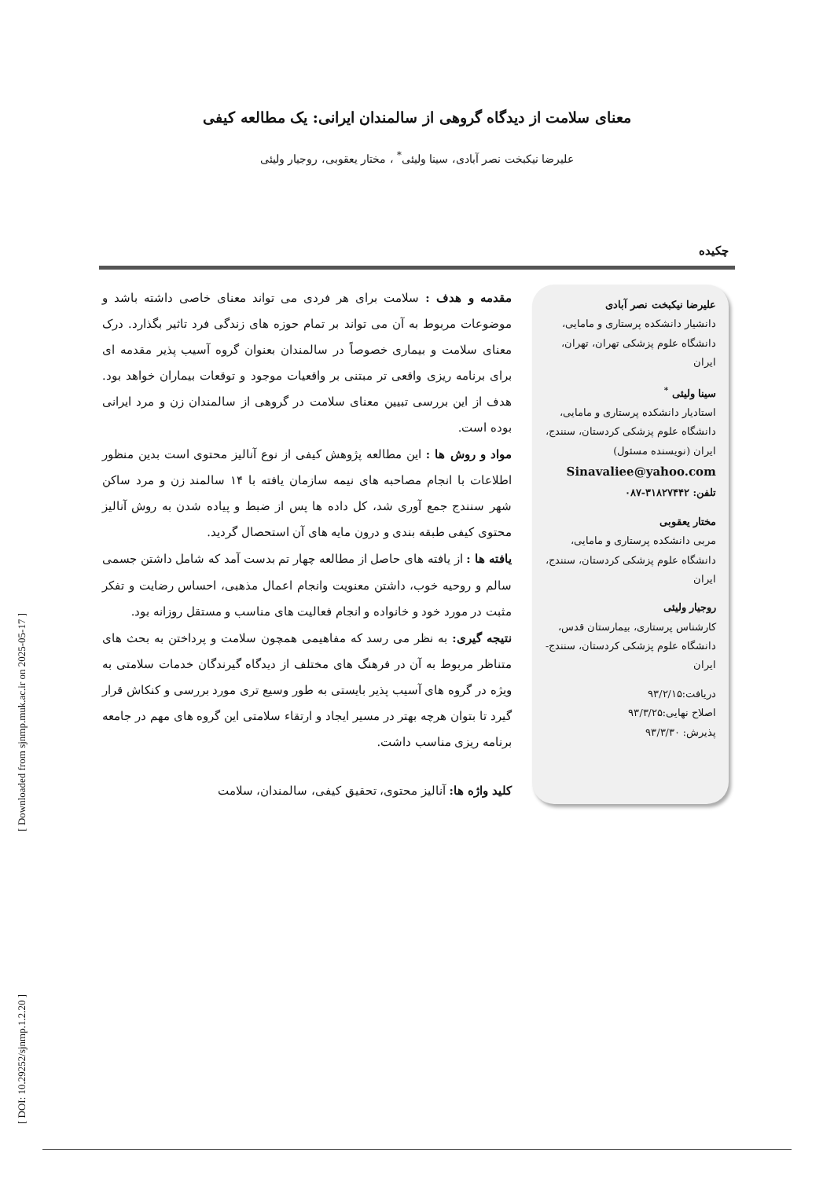[ Downloaded from sjnmp.muk.ac.ir on 2025-05-17 ]
[ DOI: 10.29252/sjnmp.1.2.20 ]
معنای سلامت از دیدگاه گروهی از سالمندان ایرانی: یک مطالعه کیفی
علیرضا نیکبخت نصر آبادی، سینا ولیئی<sup>*</sup> ، مختار یعقوبی، روجیار ولیئی
چکیده
مقدمه و هدف : سلامت برای هر فردی می تواند معنای خاصی داشته باشد و موضوعات مربوط به آن می تواند بر تمام حوزه های زندگی فرد تاثیر بگذارد. درک معنای سلامت و بیماری خصوصاً در سالمندان بعنوان گروه آسیب پذیر مقدمه ای برای برنامه ریزی واقعی تر مبتنی بر واقعیات موجود و توقعات بیماران خواهد بود. هدف از این بررسی تبیین معنای سلامت در گروهی از سالمندان زن و مرد ایرانی بوده است.
مواد و روش ها : این مطالعه پژوهش کیفی از نوع آنالیز محتوی است بدین منظور اطلاعات با انجام مصاحبه های نیمه سازمان یافته با ۱۴ سالمند زن و مرد ساکن شهر سنندج جمع آوری شد، کل داده ها پس از ضبط و پیاده شدن به روش آنالیز محتوی کیفی طبقه بندی و درون مایه های آن استحصال گردید.
یافته ها : از یافته های حاصل از مطالعه چهار تم بدست آمد که شامل داشتن جسمی سالم و روحیه خوب، داشتن معنویت وانجام اعمال مذهبی، احساس رضایت و تفکر مثبت در مورد خود و خانواده و انجام فعالیت های مناسب و مستقل روزانه بود.
نتیجه گیری: به نظر می رسد که مفاهیمی همچون سلامت و پرداختن به بحث های متناظر مربوط به آن در فرهنگ های مختلف از دیدگاه گیرندگان خدمات سلامتی به ویژه در گروه های آسیب پذیر بایستی به طور وسیع تری مورد بررسی و کنکاش قرار گیرد تا بتوان هرچه بهتر در مسیر ایجاد و ارتقاء سلامتی این گروه های مهم در جامعه برنامه ریزی مناسب داشت.
کلید واژه ها: آنالیز محتوی، تحقیق کیفی، سالمندان، سلامت
علیرضا نیکبخت نصر آبادی
دانشیار دانشکده پرستاری و مامایی، دانشگاه علوم پزشکی تهران، تهران، ایران
سینا ولیئی <sup>*</sup>
استادیار دانشکده پرستاری و مامایی، دانشگاه علوم پزشکی کردستان، سنندج، ایران (نویسنده مسئول)
Sinavaliee@yahoo.com
تلفن: ۳۱۸۲۷۴۴۲-۰۸۷
مختار یعقوبی
مربی دانشکده پرستاری و مامایی، دانشگاه علوم پزشکی کردستان، سنندج، ایران
روجیار ولیئی
کارشناس پرستاری، بیمارستان قدس، دانشگاه علوم پزشکی کردستان، سنندج- ایران
دریافت:۹۳/۲/۱۵
اصلاح نهایی:۹۳/۳/۲۵
پذیرش: ۹۳/۳/۳۰